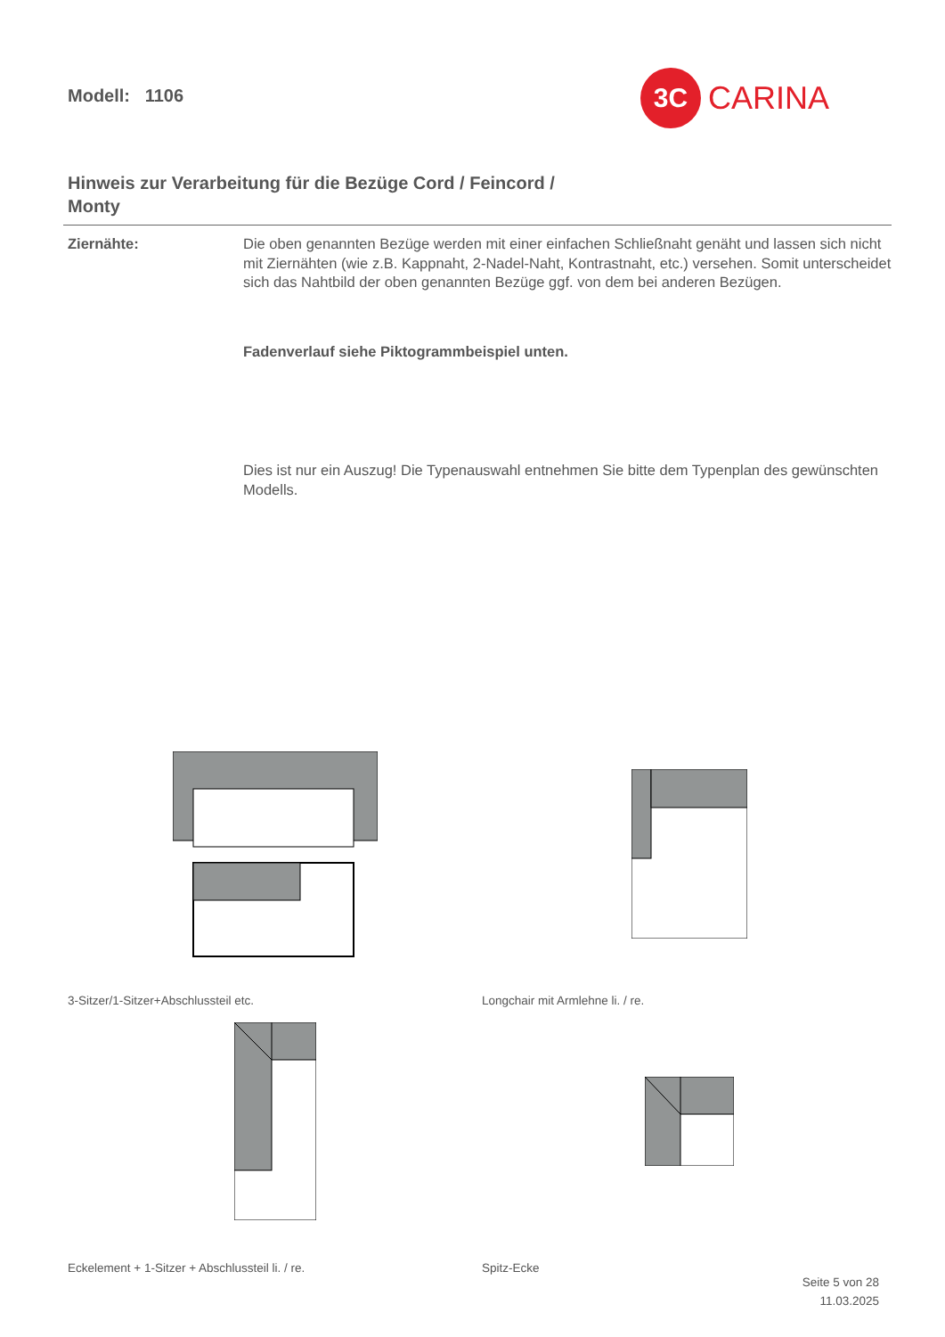Modell: 1106
3C
CARINA
Hinweis zur Verarbeitung für die Bezüge Cord / Feincord / Monty
Ziernähte: Die oben genannten Bezüge werden mit einer einfachen Schließnaht genäht und lassen sich nicht mit Ziernähten (wie z.B. Kappnaht, 2-Nadel-Naht, Kontrastnaht, etc.) versehen. Somit unterscheidet sich das Nahtbild der oben genannten Bezüge ggf. von dem bei anderen Bezügen.
Fadenverlauf siehe Piktogrammbeispiel unten.
Dies ist nur ein Auszug! Die Typenauswahl entnehmen Sie bitte dem Typenplan des gewünschten Modells.
3-Sitzer/1-Sitzer+Abschlussteil etc.
Longchair mit Armlehne li. / re.
Eckelement + 1-Sitzer + Abschlussteil li. / re.
Spitz-Ecke
Seite 5 von 28
11.03.2025